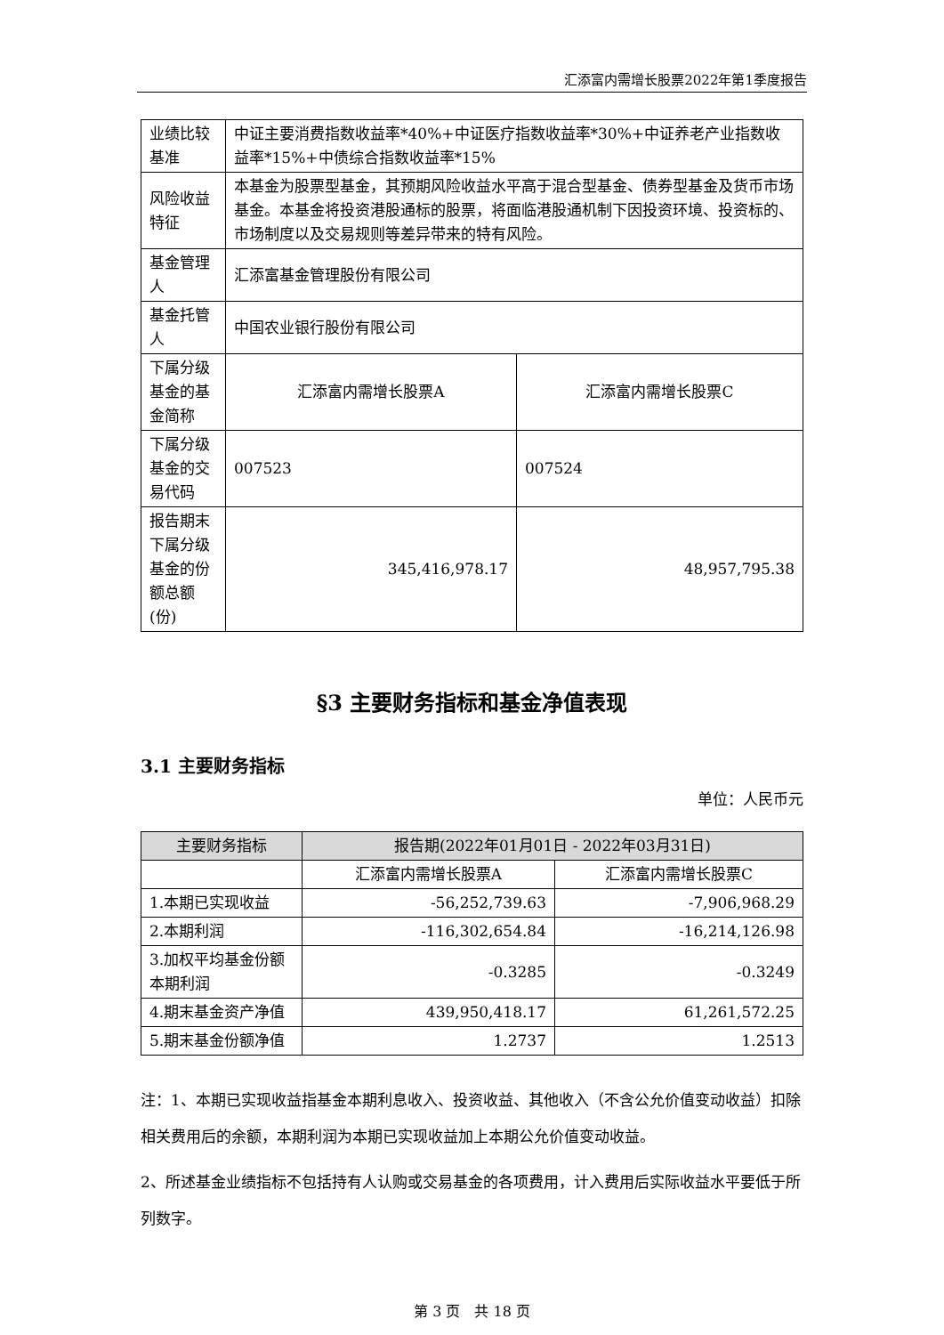汇添富内需增长股票2022年第1季度报告
| 业绩比较基准 | 中证主要消费指数收益率*40%+中证医疗指数收益率*30%+中证养老产业指数收益率*15%+中债综合指数收益率*15% | |
| 风险收益特征 | 本基金为股票型基金，其预期风险收益水平高于混合型基金、债券型基金及货币市场基金。本基金将投资港股通标的股票，将面临港股通机制下因投资环境、投资标的、市场制度以及交易规则等差异带来的特有风险。 | |
| 基金管理人 | 汇添富基金管理股份有限公司 | |
| 基金托管人 | 中国农业银行股份有限公司 | |
| 下属分级基金的基金简称 | 汇添富内需增长股票A | 汇添富内需增长股票C |
| 下属分级基金的交易代码 | 007523 | 007524 |
| 报告期末下属分级基金的份额总额(份) | 345,416,978.17 | 48,957,795.38 |
§3 主要财务指标和基金净值表现
3.1 主要财务指标
单位：人民币元
| 主要财务指标 | 报告期(2022年01月01日 - 2022年03月31日) | |
| --- | --- | --- |
| | 汇添富内需增长股票A | 汇添富内需增长股票C |
| 1.本期已实现收益 | -56,252,739.63 | -7,906,968.29 |
| 2.本期利润 | -116,302,654.84 | -16,214,126.98 |
| 3.加权平均基金份额本期利润 | -0.3285 | -0.3249 |
| 4.期末基金资产净值 | 439,950,418.17 | 61,261,572.25 |
| 5.期末基金份额净值 | 1.2737 | 1.2513 |
注：1、本期已实现收益指基金本期利息收入、投资收益、其他收入（不含公允价值变动收益）扣除相关费用后的余额，本期利润为本期已实现收益加上本期公允价值变动收益。
2、所述基金业绩指标不包括持有人认购或交易基金的各项费用，计入费用后实际收益水平要低于所列数字。
第 3 页　共 18 页